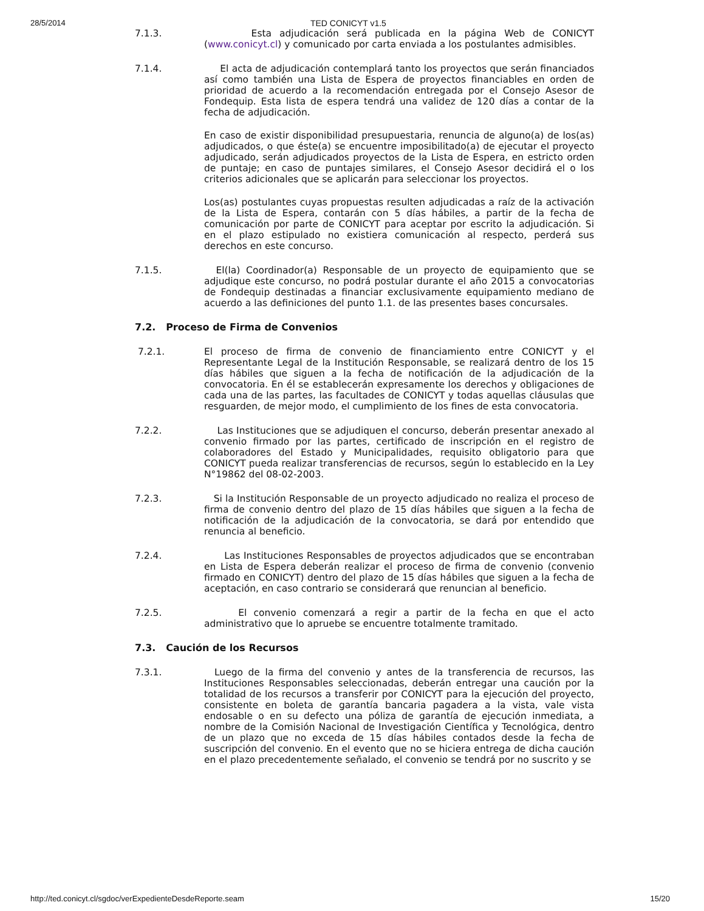28/5/2014 TED CONICYT v1.5
7.1.3. Esta adjudicación será publicada en la página Web de CONICYT (www.conicyt.cl) y comunicado por carta enviada a los postulantes admisibles.
7.1.4. El acta de adjudicación contemplará tanto los proyectos que serán financiados así como también una Lista de Espera de proyectos financiables en orden de prioridad de acuerdo a la recomendación entregada por el Consejo Asesor de Fondequip. Esta lista de espera tendrá una validez de 120 días a contar de la fecha de adjudicación.
En caso de existir disponibilidad presupuestaria, renuncia de alguno(a) de los(as) adjudicados, o que éste(a) se encuentre imposibilitado(a) de ejecutar el proyecto adjudicado, serán adjudicados proyectos de la Lista de Espera, en estricto orden de puntaje; en caso de puntajes similares, el Consejo Asesor decidirá el o los criterios adicionales que se aplicarán para seleccionar los proyectos.
Los(as) postulantes cuyas propuestas resulten adjudicadas a raíz de la activación de la Lista de Espera, contarán con 5 días hábiles, a partir de la fecha de comunicación por parte de CONICYT para aceptar por escrito la adjudicación. Si en el plazo estipulado no existiera comunicación al respecto, perderá sus derechos en este concurso.
7.1.5. El(la) Coordinador(a) Responsable de un proyecto de equipamiento que se adjudique este concurso, no podrá postular durante el año 2015 a convocatorias de Fondequip destinadas a financiar exclusivamente equipamiento mediano de acuerdo a las definiciones del punto 1.1. de las presentes bases concursales.
7.2. Proceso de Firma de Convenios
7.2.1. El proceso de firma de convenio de financiamiento entre CONICYT y el Representante Legal de la Institución Responsable, se realizará dentro de los 15 días hábiles que siguen a la fecha de notificación de la adjudicación de la convocatoria. En él se establecerán expresamente los derechos y obligaciones de cada una de las partes, las facultades de CONICYT y todas aquellas cláusulas que resguarden, de mejor modo, el cumplimiento de los fines de esta convocatoria.
7.2.2. Las Instituciones que se adjudiquen el concurso, deberán presentar anexado al convenio firmado por las partes, certificado de inscripción en el registro de colaboradores del Estado y Municipalidades, requisito obligatorio para que CONICYT pueda realizar transferencias de recursos, según lo establecido en la Ley N°19862 del 08-02-2003.
7.2.3. Si la Institución Responsable de un proyecto adjudicado no realiza el proceso de firma de convenio dentro del plazo de 15 días hábiles que siguen a la fecha de notificación de la adjudicación de la convocatoria, se dará por entendido que renuncia al beneficio.
7.2.4. Las Instituciones Responsables de proyectos adjudicados que se encontraban en Lista de Espera deberán realizar el proceso de firma de convenio (convenio firmado en CONICYT) dentro del plazo de 15 días hábiles que siguen a la fecha de aceptación, en caso contrario se considerará que renuncian al beneficio.
7.2.5. El convenio comenzará a regir a partir de la fecha en que el acto administrativo que lo apruebe se encuentre totalmente tramitado.
7.3. Caución de los Recursos
7.3.1. Luego de la firma del convenio y antes de la transferencia de recursos, las Instituciones Responsables seleccionadas, deberán entregar una caución por la totalidad de los recursos a transferir por CONICYT para la ejecución del proyecto, consistente en boleta de garantía bancaria pagadera a la vista, vale vista endosable o en su defecto una póliza de garantía de ejecución inmediata, a nombre de la Comisión Nacional de Investigación Científica y Tecnológica, dentro de un plazo que no exceda de 15 días hábiles contados desde la fecha de suscripción del convenio. En el evento que no se hiciera entrega de dicha caución en el plazo precedentemente señalado, el convenio se tendrá por no suscrito y se
http://ted.conicyt.cl/sgdoc/verExpedienteDesdeReporte.seam 15/20